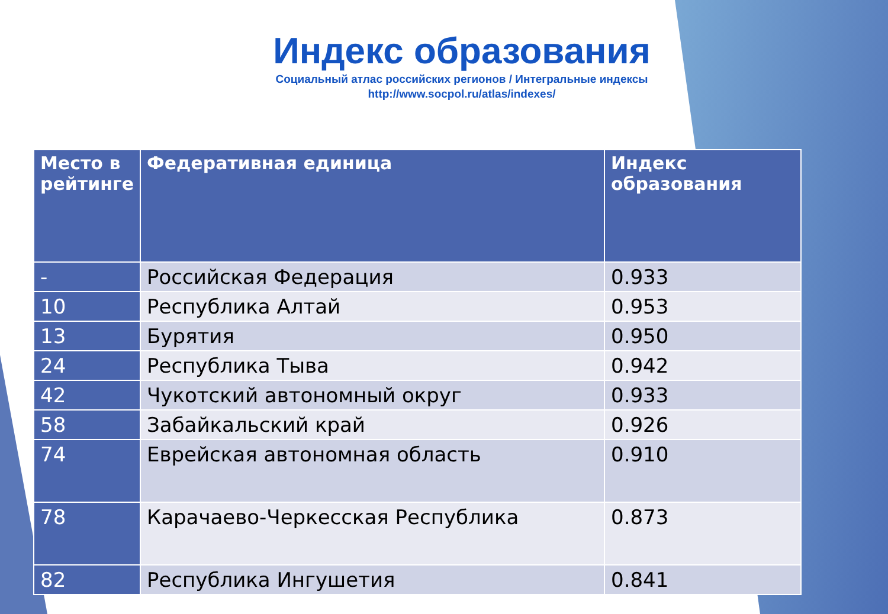Индекс образования
Социальный атлас российских регионов / Интегральные индексы
http://www.socpol.ru/atlas/indexes/
| Место в рейтинге | Федеративная единица | Индекс образования |
| --- | --- | --- |
| - | Российская Федерация | 0.933 |
| 10 | Республика Алтай | 0.953 |
| 13 | Бурятия | 0.950 |
| 24 | Республика Тыва | 0.942 |
| 42 | Чукотский автономный округ | 0.933 |
| 58 | Забайкальский край | 0.926 |
| 74 | Еврейская автономная область | 0.910 |
| 78 | Карачаево-Черкесская Республика | 0.873 |
| 82 | Республика Ингушетия | 0.841 |